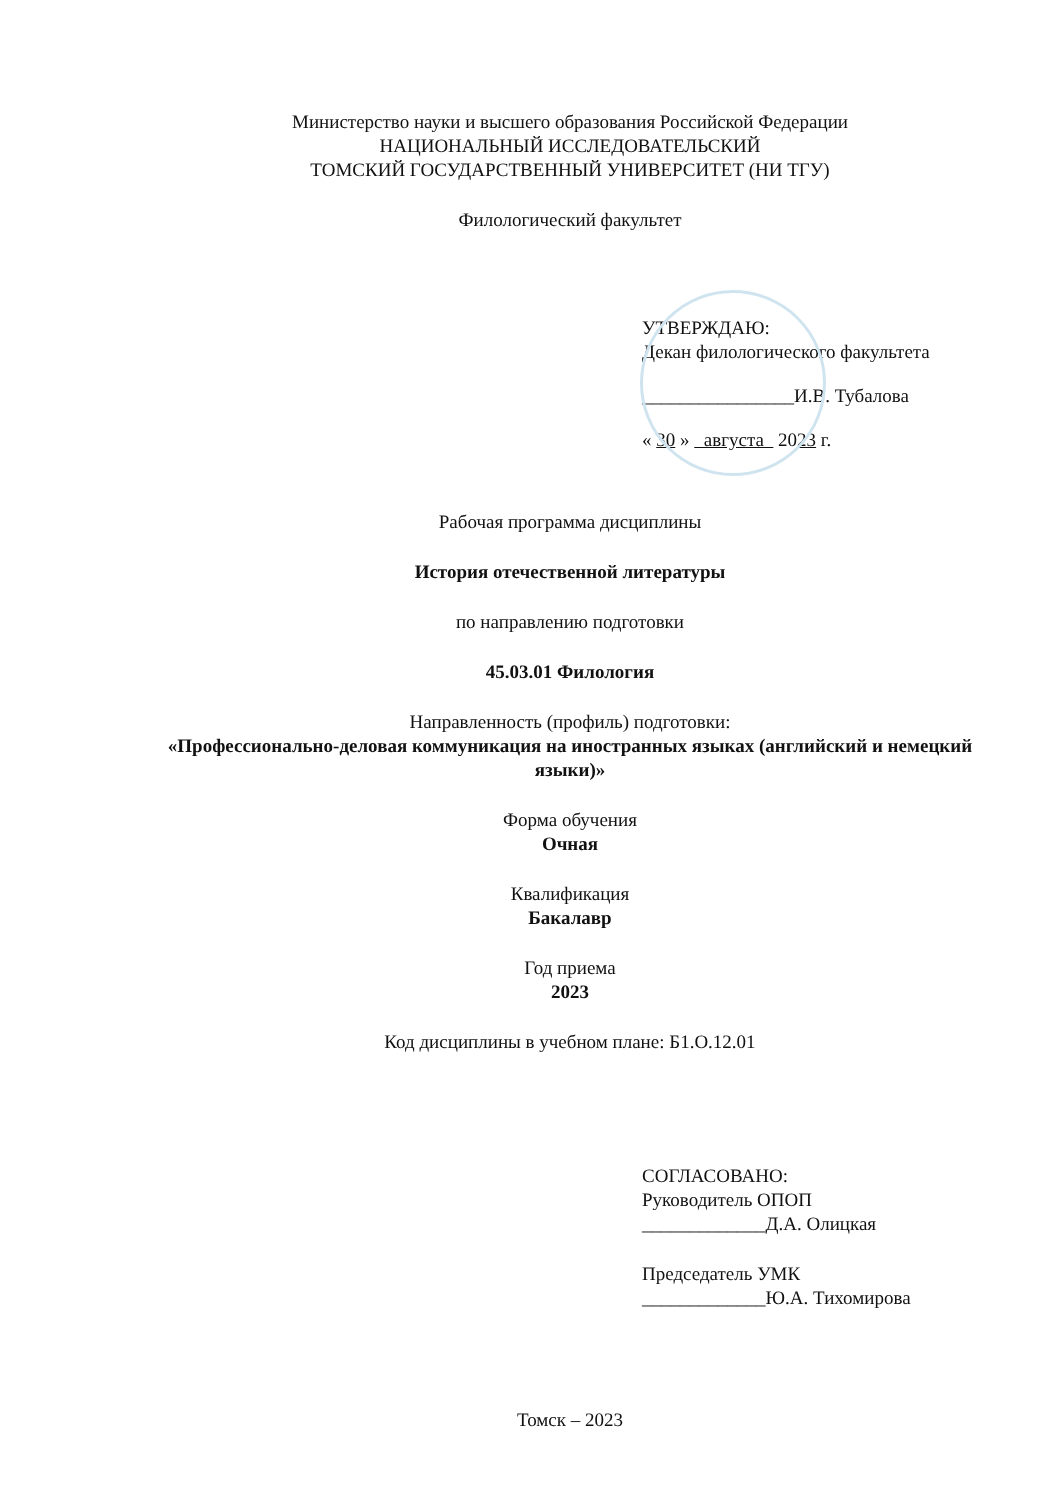Министерство науки и высшего образования Российской Федерации
НАЦИОНАЛЬНЫЙ ИССЛЕДОВАТЕЛЬСКИЙ
ТОМСКИЙ ГОСУДАРСТВЕННЫЙ УНИВЕРСИТЕТ (НИ ТГУ)
Филологический факультет
УТВЕРЖДАЮ:
Декан филологического факультета
________________И.В. Тубалова
« 30 » августа 2023 г.
Рабочая программа дисциплины
История отечественной литературы
по направлению подготовки
45.03.01 Филология
Направленность (профиль) подготовки:
«Профессионально-деловая коммуникация на иностранных языках (английский и немецкий языки)»
Форма обучения
Очная
Квалификация
Бакалавр
Год приема
2023
Код дисциплины в учебном плане: Б1.О.12.01
СОГЛАСОВАНО:
Руководитель ОПОП
_____________Д.А. Олицкая
Председатель УМК
_____________Ю.А. Тихомирова
Томск – 2023